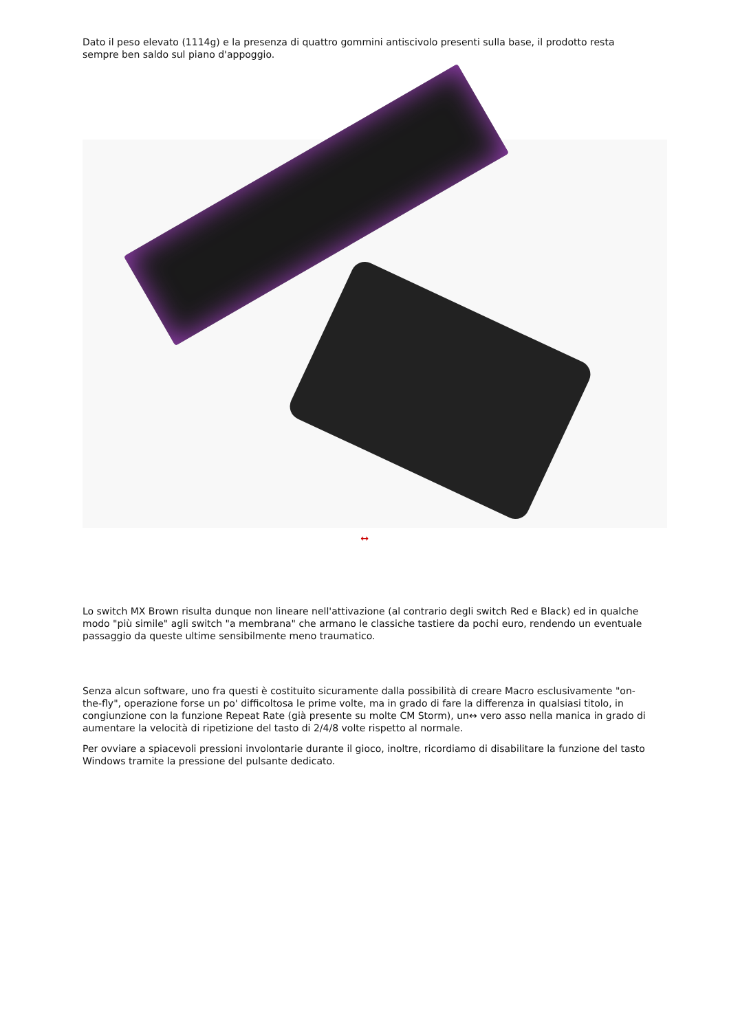Dato il peso elevato (1114g) e la presenza di quattro gommini antiscivolo presenti sulla base, il prodotto resta sempre ben saldo sul piano d'appoggio.
↔
Lo switch MX Brown risulta dunque non lineare nell'attivazione (al contrario degli switch Red e Black) ed in qualche modo "più simile" agli switch "a membrana" che armano le classiche tastiere da pochi euro, rendendo un eventuale passaggio da queste ultime sensibilmente meno traumatico.
Senza alcun software, uno fra questi è costituito sicuramente dalla possibilità di creare Macro esclusivamente "on-the-fly", operazione forse un po' difficoltosa le prime volte, ma in grado di fare la differenza in qualsiasi titolo, in congiunzione con la funzione Repeat Rate (già presente su molte CM Storm), un↔ vero asso nella manica in grado di aumentare la velocità di ripetizione del tasto di 2/4/8 volte rispetto al normale.
Per ovviare a spiacevoli pressioni involontarie durante il gioco, inoltre, ricordiamo di disabilitare la funzione del tasto Windows tramite la pressione del pulsante dedicato.